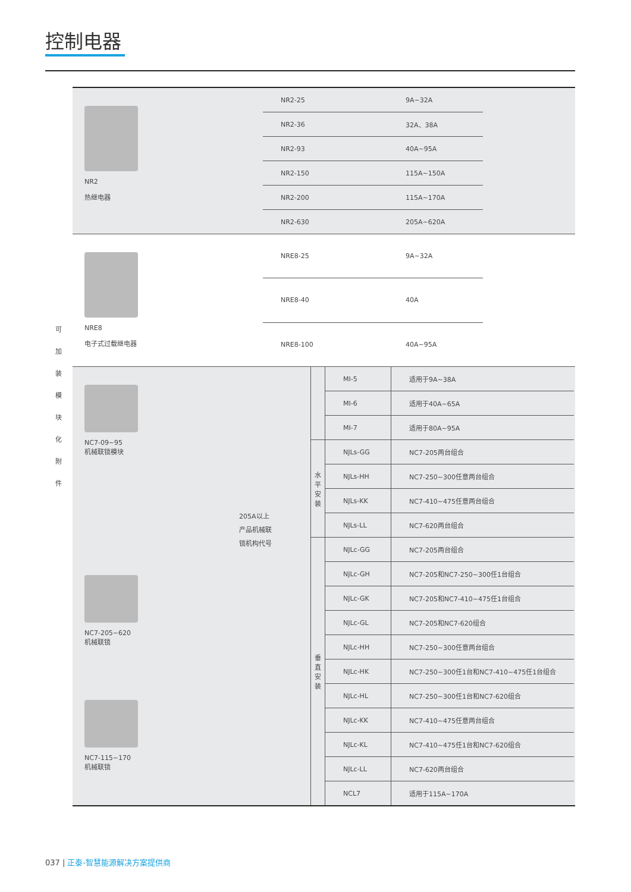控制电器
可
加
装
模
块
化
附
件
NR2
热继电器
| NR2-25 | 9A~32A |
| NR2-36 | 32A、38A |
| NR2-93 | 40A~95A |
| NR2-150 | 115A~150A |
| NR2-200 | 115A~170A |
| NR2-630 | 205A~620A |
NRE8
电子式过载继电器
| NRE8-25 | 9A~32A |
| NRE8-40 | 40A |
| NRE8-100 | 40A~95A |
NC7-09~95
机械联锁模块
NC7-205~620
机械联锁
NC7-115~170
机械联锁
205A以上
产品机械联
锁机构代号
| | MI-5 | 适用于9A~38A |
| | MI-6 | 适用于40A~65A |
| | MI-7 | 适用于80A~95A |
| 水平安装 | NJLs-GG | NC7-205两台组合 |
| | NJLs-HH | NC7-250~300任意两台组合 |
| | NJLs-KK | NC7-410~475任意两台组合 |
| | NJLs-LL | NC7-620两台组合 |
| 垂直安装 | NJLc-GG | NC7-205两台组合 |
| | NJLc-GH | NC7-205和NC7-250~300任1台组合 |
| | NJLc-GK | NC7-205和NC7-410~475任1台组合 |
| | NJLc-GL | NC7-205和NC7-620组合 |
| | NJLc-HH | NC7-250~300任意两台组合 |
| | NJLc-HK | NC7-250~300任1台和NC7-410~475任1台组合 |
| | NJLc-HL | NC7-250~300任1台和NC7-620组合 |
| | NJLc-KK | NC7-410~475任意两台组合 |
| | NJLc-KL | NC7-410~475任1台和NC7-620组合 |
| | NJLc-LL | NC7-620两台组合 |
| | NCL7 | 适用于115A~170A |
037 | 正泰-智慧能源解决方案提供商